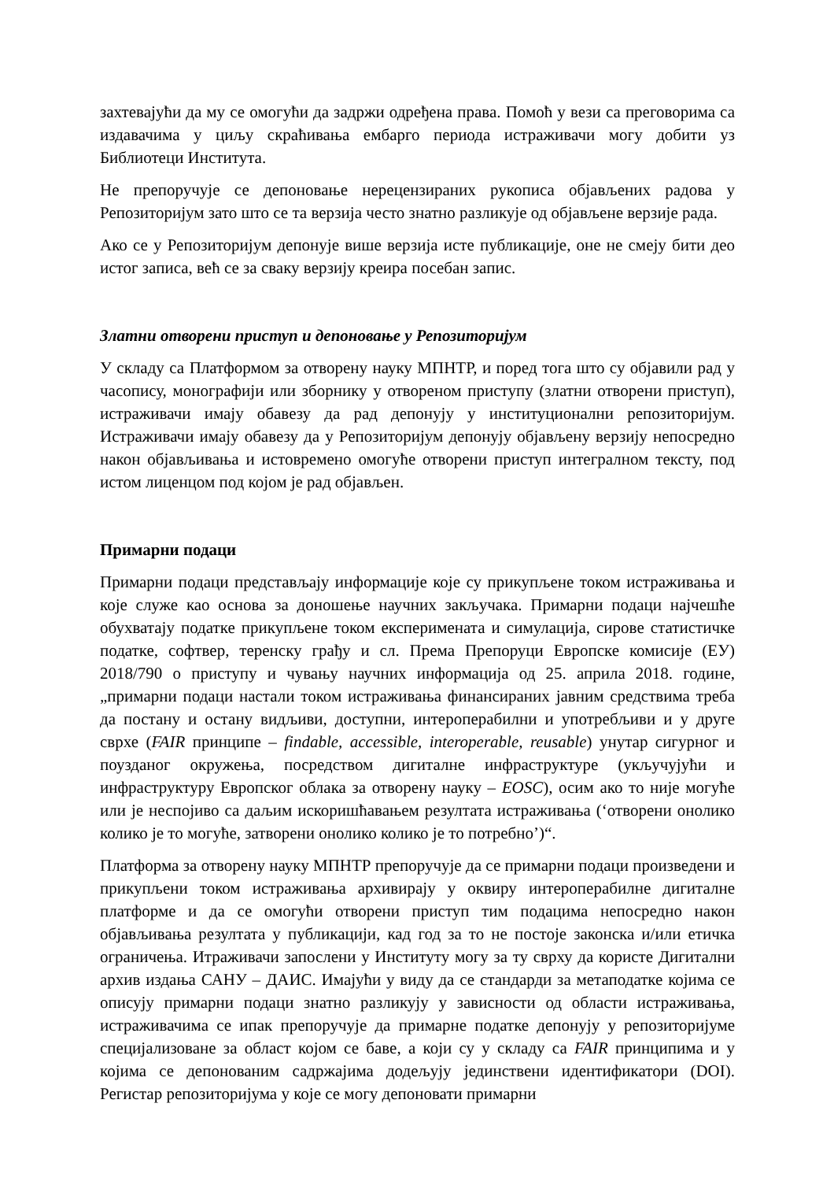захтевајући да му се омогући да задржи одређена права. Помоћ у вези са преговорима са издавачима у циљу скраћивања ембарго периода истраживачи могу добити уз Библиотеци Института.
Не препоручује се депоновање нерецензираних рукописа објављених радова у Репозиторијум зато што се та верзија често знатно разликује од објављене верзије рада.
Ако се у Репозиторијум депонује више верзија исте публикације, оне не смеју бити део истог записа, већ се за сваку верзију креира посебан запис.
Златни отворени приступ и депоновање у Репозиторијум
У складу са Платформом за отворену науку МПНТР, и поред тога што су објавили рад у часопису, монографији или зборнику у отвореном приступу (златни отворени приступ), истраживачи имају обавезу да рад депонују у институционални репозиторијум. Истраживачи имају обавезу да у Репозиторијум депонују објављену верзију непосредно након објављивања и истовремено омогуће отворени приступ интегралном тексту, под истом лиценцом под којом је рад објављен.
Примарни подаци
Примарни подаци представљају информације које су прикупљене током истраживања и које служе као основа за доношење научних закључака. Примарни подаци најчешће обухватају податке прикупљене током експеримената и симулација, сирове статистичке податке, софтвер, теренску грађу и сл. Према Препоруци Европске комисије (ЕУ) 2018/790 о приступу и чувању научних информација од 25. априла 2018. године, „примарни подаци настали током истраживања финансираних јавним средствима треба да постану и остану видљиви, доступни, интероперабилни и употребљиви и у друге сврхе (FAIR принципе – findable, accessible, interoperable, reusable) унутар сигурног и поузданог окружења, посредством дигиталне инфраструктуре (укључујући и инфраструктуру Европског облака за отворену науку – EOSC), осим ако то није могуће или је неспојиво са даљим искоришћавањем резултата истраживања (‘отворени онолико колико је то могуће, затворени онолико колико је то потребно’)“.
Платформа за отворену науку МПНТР препоручује да се примарни подаци произведени и прикупљени током истраживања архивирају у оквиру интероперабилне дигиталне платформе и да се омогући отворени приступ тим подацима непосредно након објављивања резултата у публикацији, кад год за то не постоје законска и/или етичка ограничења. Итраживачи запослени у Институту могу за ту сврху да користе Дигитални архив издања САНУ – ДАИС. Имајући у виду да се стандарди за метаподатке којима се описују примарни подаци знатно разликују у зависности од области истраживања, истраживачима се ипак препоручује да примарне податке депонују у репозиторијуме специјализоване за област којом се баве, а који су у складу са FAIR принципима и у којима се депонованим садржајима додељују јединствени идентификатори (DOI). Регистар репозиторијума у које се могу депоновати примарни